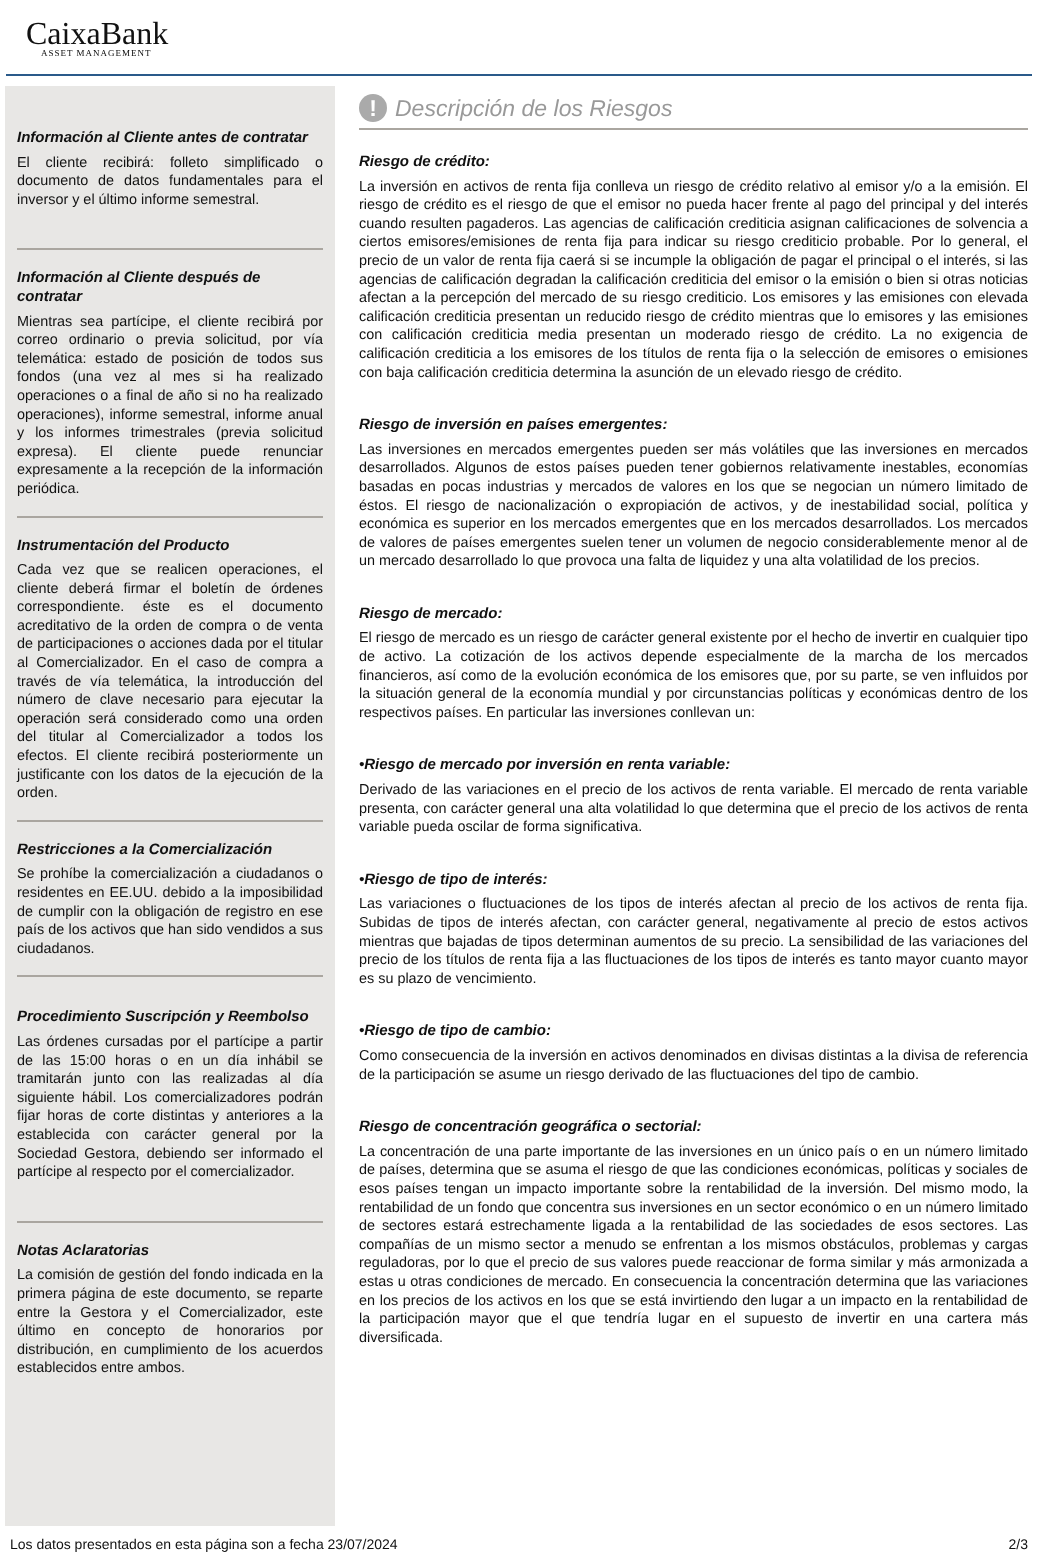CaixaBank
ASSET MANAGEMENT
Información al Cliente antes de contratar
El cliente recibirá: folleto simplificado o documento de datos fundamentales para el inversor y el último informe semestral.
Información al Cliente después de contratar
Mientras sea partícipe, el cliente recibirá por correo ordinario o previa solicitud, por vía telemática: estado de posición de todos sus fondos (una vez al mes si ha realizado operaciones o a final de año si no ha realizado operaciones), informe semestral, informe anual y los informes trimestrales (previa solicitud expresa). El cliente puede renunciar expresamente a la recepción de la información periódica.
Instrumentación del Producto
Cada vez que se realicen operaciones, el cliente deberá firmar el boletín de órdenes correspondiente. éste es el documento acreditativo de la orden de compra o de venta de participaciones o acciones dada por el titular al Comercializador. En el caso de compra a través de vía telemática, la introducción del número de clave necesario para ejecutar la operación será considerado como una orden del titular al Comercializador a todos los efectos. El cliente recibirá posteriormente un justificante con los datos de la ejecución de la orden.
Restricciones a la Comercialización
Se prohíbe la comercialización a ciudadanos o residentes en EE.UU. debido a la imposibilidad de cumplir con la obligación de registro en ese país de los activos que han sido vendidos a sus ciudadanos.
Procedimiento Suscripción y Reembolso
Las órdenes cursadas por el partícipe a partir de las 15:00 horas o en un día inhábil se tramitarán junto con las realizadas al día siguiente hábil. Los comercializadores podrán fijar horas de corte distintas y anteriores a la establecida con carácter general por la Sociedad Gestora, debiendo ser informado el partícipe al respecto por el comercializador.
Notas Aclaratorias
La comisión de gestión del fondo indicada en la primera página de este documento, se reparte entre la Gestora y el Comercializador, este último en concepto de honorarios por distribución, en cumplimiento de los acuerdos establecidos entre ambos.
! Descripción de los Riesgos
Riesgo de crédito:
La inversión en activos de renta fija conlleva un riesgo de crédito relativo al emisor y/o a la emisión. El riesgo de crédito es el riesgo de que el emisor no pueda hacer frente al pago del principal y del interés cuando resulten pagaderos. Las agencias de calificación crediticia asignan calificaciones de solvencia a ciertos emisores/emisiones de renta fija para indicar su riesgo crediticio probable. Por lo general, el precio de un valor de renta fija caerá si se incumple la obligación de pagar el principal o el interés, si las agencias de calificación degradan la calificación crediticia del emisor o la emisión o bien si otras noticias afectan a la percepción del mercado de su riesgo crediticio. Los emisores y las emisiones con elevada calificación crediticia presentan un reducido riesgo de crédito mientras que lo emisores y las emisiones con calificación crediticia media presentan un moderado riesgo de crédito. La no exigencia de calificación crediticia a los emisores de los títulos de renta fija o la selección de emisores o emisiones con baja calificación crediticia determina la asunción de un elevado riesgo de crédito.
Riesgo de inversión en países emergentes:
Las inversiones en mercados emergentes pueden ser más volátiles que las inversiones en mercados desarrollados. Algunos de estos países pueden tener gobiernos relativamente inestables, economías basadas en pocas industrias y mercados de valores en los que se negocian un número limitado de éstos. El riesgo de nacionalización o expropiación de activos, y de inestabilidad social, política y económica es superior en los mercados emergentes que en los mercados desarrollados. Los mercados de valores de países emergentes suelen tener un volumen de negocio considerablemente menor al de un mercado desarrollado lo que provoca una falta de liquidez y una alta volatilidad de los precios.
Riesgo de mercado:
El riesgo de mercado es un riesgo de carácter general existente por el hecho de invertir en cualquier tipo de activo. La cotización de los activos depende especialmente de la marcha de los mercados financieros, así como de la evolución económica de los emisores que, por su parte, se ven influidos por la situación general de la economía mundial y por circunstancias políticas y económicas dentro de los respectivos países. En particular las inversiones conllevan un:
•Riesgo de mercado por inversión en renta variable:
Derivado de las variaciones en el precio de los activos de renta variable. El mercado de renta variable presenta, con carácter general una alta volatilidad lo que determina que el precio de los activos de renta variable pueda oscilar de forma significativa.
•Riesgo de tipo de interés:
Las variaciones o fluctuaciones de los tipos de interés afectan al precio de los activos de renta fija. Subidas de tipos de interés afectan, con carácter general, negativamente al precio de estos activos mientras que bajadas de tipos determinan aumentos de su precio. La sensibilidad de las variaciones del precio de los títulos de renta fija a las fluctuaciones de los tipos de interés es tanto mayor cuanto mayor es su plazo de vencimiento.
•Riesgo de tipo de cambio:
Como consecuencia de la inversión en activos denominados en divisas distintas a la divisa de referencia de la participación se asume un riesgo derivado de las fluctuaciones del tipo de cambio.
Riesgo de concentración geográfica o sectorial:
La concentración de una parte importante de las inversiones en un único país o en un número limitado de países, determina que se asuma el riesgo de que las condiciones económicas, políticas y sociales de esos países tengan un impacto importante sobre la rentabilidad de la inversión. Del mismo modo, la rentabilidad de un fondo que concentra sus inversiones en un sector económico o en un número limitado de sectores estará estrechamente ligada a la rentabilidad de las sociedades de esos sectores. Las compañías de un mismo sector a menudo se enfrentan a los mismos obstáculos, problemas y cargas reguladoras, por lo que el precio de sus valores puede reaccionar de forma similar y más armonizada a estas u otras condiciones de mercado. En consecuencia la concentración determina que las variaciones en los precios de los activos en los que se está invirtiendo den lugar a un impacto en la rentabilidad de la participación mayor que el que tendría lugar en el supuesto de invertir en una cartera más diversificada.
Los datos presentados en esta página son a fecha 23/07/2024 2/3